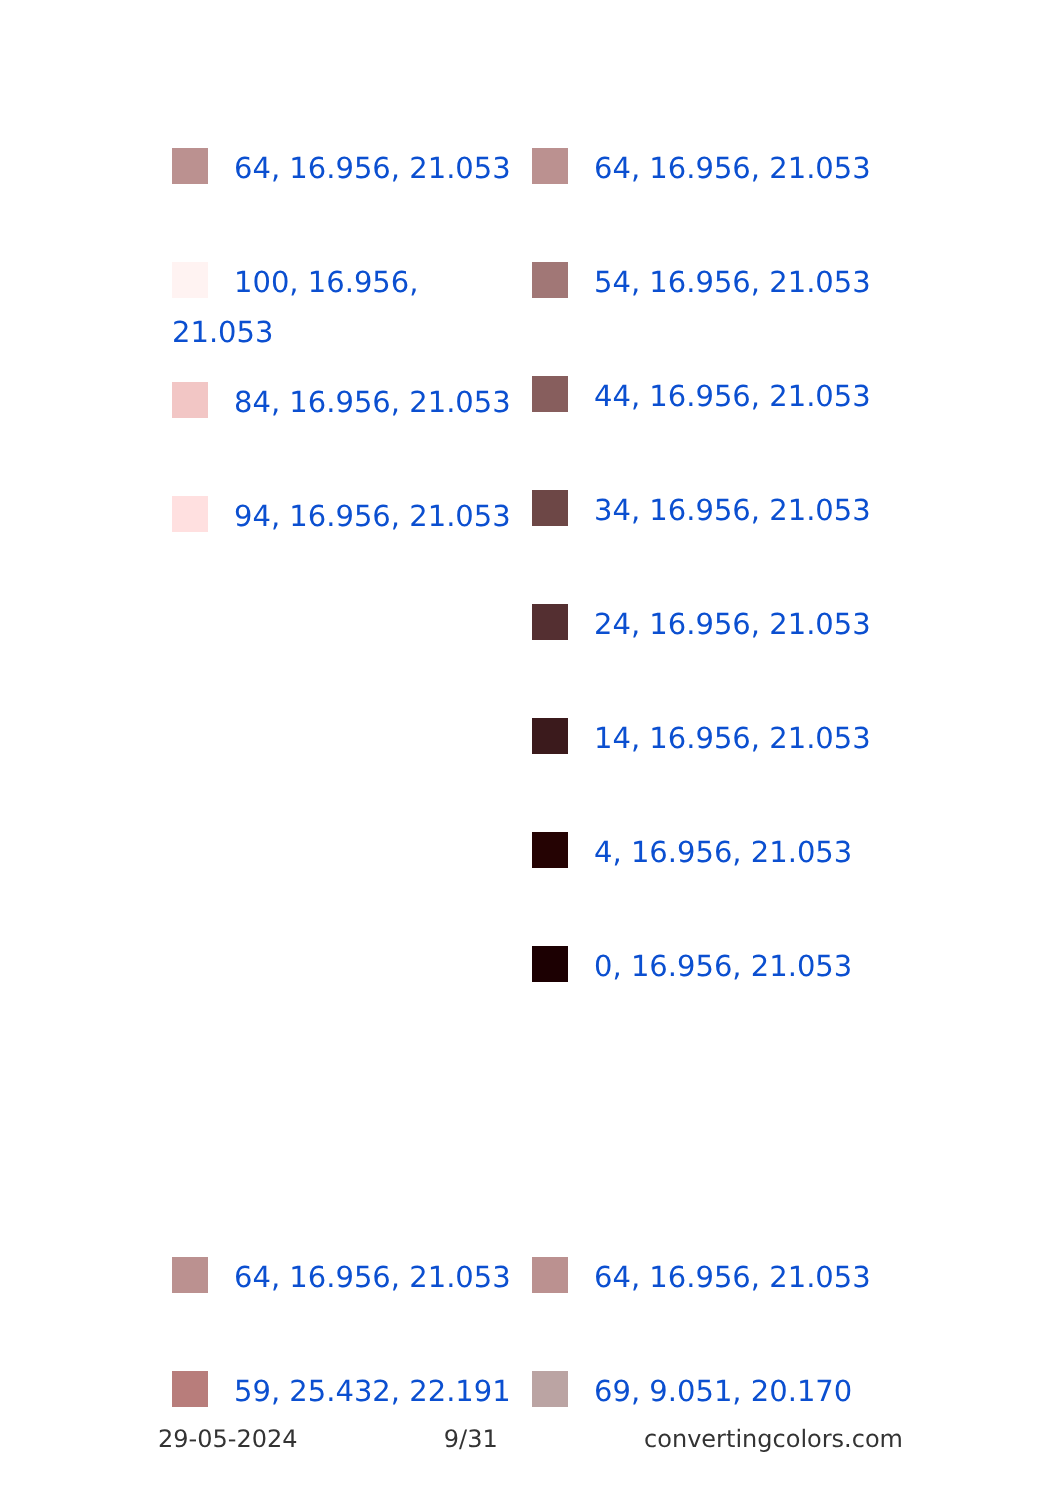64, 16.956, 21.053
100, 16.956, 21.053
84, 16.956, 21.053
94, 16.956, 21.053
64, 16.956, 21.053
54, 16.956, 21.053
44, 16.956, 21.053
34, 16.956, 21.053
24, 16.956, 21.053
14, 16.956, 21.053
4, 16.956, 21.053
0, 16.956, 21.053
64, 16.956, 21.053
59, 25.432, 22.191
64, 16.956, 21.053
69, 9.051, 20.170
29-05-2024 9/31 convertingcolors.com